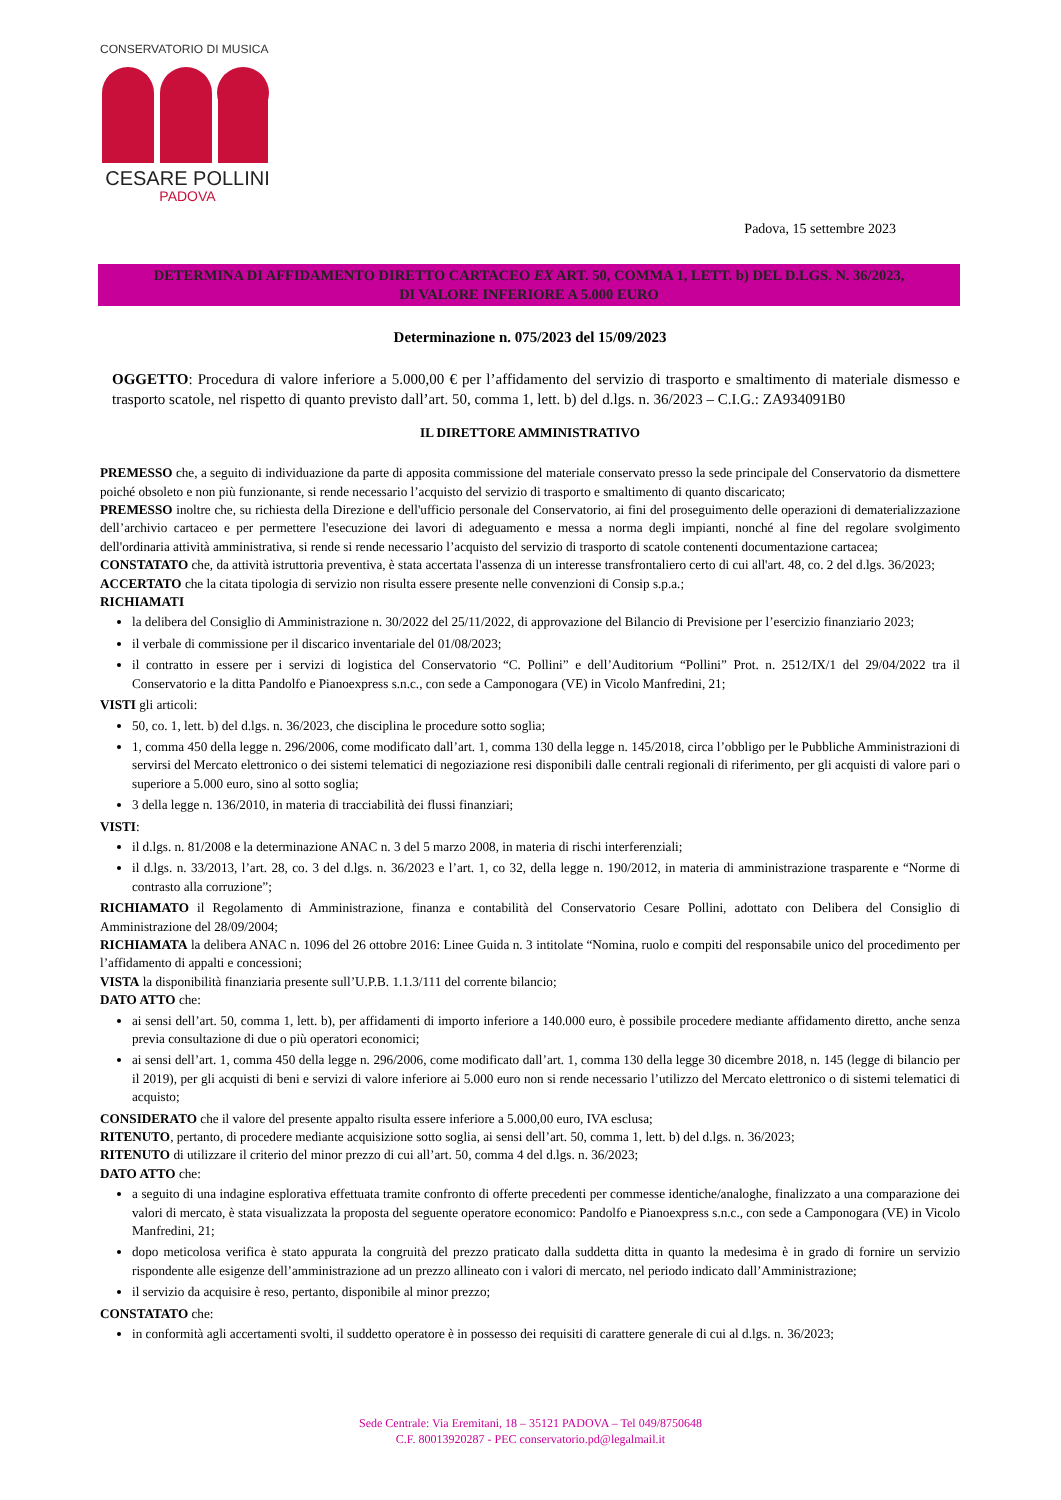CONSERVATORIO DI MUSICA
CESARE POLLINI
PADOVA
Padova, 15 settembre 2023
DETERMINA DI AFFIDAMENTO DIRETTO CARTACEO EX ART. 50, COMMA 1, LETT. b) DEL D.LGS. N. 36/2023,
DI VALORE INFERIORE A 5.000 EURO
Determinazione n. 075/2023 del 15/09/2023
OGGETTO: Procedura di valore inferiore a 5.000,00 € per l’affidamento del servizio di trasporto e smaltimento di materiale dismesso e trasporto scatole, nel rispetto di quanto previsto dall’art. 50, comma 1, lett. b) del d.lgs. n. 36/2023 – C.I.G.: ZA934091B0
IL DIRETTORE AMMINISTRATIVO
PREMESSO che, a seguito di individuazione da parte di apposita commissione del materiale conservato presso la sede principale del Conservatorio da dismettere poiché obsoleto e non più funzionante, si rende necessario l’acquisto del servizio di trasporto e smaltimento di quanto discaricato;
PREMESSO inoltre che, su richiesta della Direzione e dell'ufficio personale del Conservatorio, ai fini del proseguimento delle operazioni di dematerializzazione dell’archivio cartaceo e per permettere l'esecuzione dei lavori di adeguamento e messa a norma degli impianti, nonché al fine del regolare svolgimento dell'ordinaria attività amministrativa, si rende si rende necessario l’acquisto del servizio di trasporto di scatole contenenti documentazione cartacea;
CONSTATATO che, da attività istruttoria preventiva, è stata accertata l'assenza di un interesse transfrontaliero certo di cui all'art. 48, co. 2 del d.lgs. 36/2023;
ACCERTATO che la citata tipologia di servizio non risulta essere presente nelle convenzioni di Consip s.p.a.;
RICHIAMATI
la delibera del Consiglio di Amministrazione n. 30/2022 del 25/11/2022, di approvazione del Bilancio di Previsione per l’esercizio finanziario 2023;
il verbale di commissione per il discarico inventariale del 01/08/2023;
il contratto in essere per i servizi di logistica del Conservatorio “C. Pollini” e dell’Auditorium “Pollini” Prot. n. 2512/IX/1 del 29/04/2022 tra il Conservatorio e la ditta Pandolfo e Pianoexpress s.n.c., con sede a Camponogara (VE) in Vicolo Manfredini, 21;
VISTI gli articoli:
50, co. 1, lett. b) del d.lgs. n. 36/2023, che disciplina le procedure sotto soglia;
1, comma 450 della legge n. 296/2006, come modificato dall’art. 1, comma 130 della legge n. 145/2018, circa l’obbligo per le Pubbliche Amministrazioni di servirsi del Mercato elettronico o dei sistemi telematici di negoziazione resi disponibili dalle centrali regionali di riferimento, per gli acquisti di valore pari o superiore a 5.000 euro, sino al sotto soglia;
3 della legge n. 136/2010, in materia di tracciabilità dei flussi finanziari;
VISTI:
il d.lgs. n. 81/2008 e la determinazione ANAC n. 3 del 5 marzo 2008, in materia di rischi interferenziali;
il d.lgs. n. 33/2013, l’art. 28, co. 3 del d.lgs. n. 36/2023 e l’art. 1, co 32, della legge n. 190/2012, in materia di amministrazione trasparente e “Norme di contrasto alla corruzione”;
RICHIAMATO il Regolamento di Amministrazione, finanza e contabilità del Conservatorio Cesare Pollini, adottato con Delibera del Consiglio di Amministrazione del 28/09/2004;
RICHIAMATA la delibera ANAC n. 1096 del 26 ottobre 2016: Linee Guida n. 3 intitolate “Nomina, ruolo e compiti del responsabile unico del procedimento per l’affidamento di appalti e concessioni;
VISTA la disponibilità finanziaria presente sull’U.P.B. 1.1.3/111 del corrente bilancio;
DATO ATTO che:
ai sensi dell’art. 50, comma 1, lett. b), per affidamenti di importo inferiore a 140.000 euro, è possibile procedere mediante affidamento diretto, anche senza previa consultazione di due o più operatori economici;
ai sensi dell’art. 1, comma 450 della legge n. 296/2006, come modificato dall’art. 1, comma 130 della legge 30 dicembre 2018, n. 145 (legge di bilancio per il 2019), per gli acquisti di beni e servizi di valore inferiore ai 5.000 euro non si rende necessario l’utilizzo del Mercato elettronico o di sistemi telematici di acquisto;
CONSIDERATO che il valore del presente appalto risulta essere inferiore a 5.000,00 euro, IVA esclusa;
RITENUTO, pertanto, di procedere mediante acquisizione sotto soglia, ai sensi dell’art. 50, comma 1, lett. b) del d.lgs. n. 36/2023;
RITENUTO di utilizzare il criterio del minor prezzo di cui all’art. 50, comma 4 del d.lgs. n. 36/2023;
DATO ATTO che:
a seguito di una indagine esplorativa effettuata tramite confronto di offerte precedenti per commesse identiche/analoghe, finalizzato a una comparazione dei valori di mercato, è stata visualizzata la proposta del seguente operatore economico: Pandolfo e Pianoexpress s.n.c., con sede a Camponogara (VE) in Vicolo Manfredini, 21;
dopo meticolosa verifica è stato appurata la congruità del prezzo praticato dalla suddetta ditta in quanto la medesima è in grado di fornire un servizio rispondente alle esigenze dell’amministrazione ad un prezzo allineato con i valori di mercato, nel periodo indicato dall’Amministrazione;
il servizio da acquisire è reso, pertanto, disponibile al minor prezzo;
CONSTATATO che:
in conformità agli accertamenti svolti, il suddetto operatore è in possesso dei requisiti di carattere generale di cui al d.lgs. n. 36/2023;
Sede Centrale: Via Eremitani, 18 – 35121 PADOVA – Tel 049/8750648
C.F. 80013920287 - PEC conservatorio.pd@legalmail.it